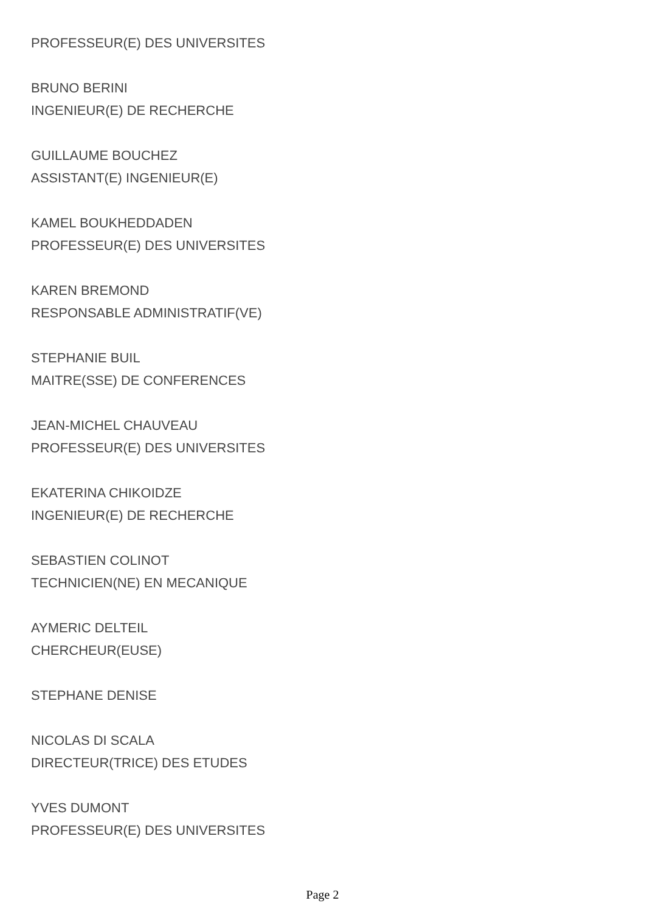PROFESSEUR(E) DES UNIVERSITES
BRUNO BERINI
INGENIEUR(E) DE RECHERCHE
GUILLAUME BOUCHEZ
ASSISTANT(E) INGENIEUR(E)
KAMEL BOUKHEDDADEN
PROFESSEUR(E) DES UNIVERSITES
KAREN BREMOND
RESPONSABLE ADMINISTRATIF(VE)
STEPHANIE BUIL
MAITRE(SSE) DE CONFERENCES
JEAN-MICHEL CHAUVEAU
PROFESSEUR(E) DES UNIVERSITES
EKATERINA CHIKOIDZE
INGENIEUR(E) DE RECHERCHE
SEBASTIEN COLINOT
TECHNICIEN(NE) EN MECANIQUE
AYMERIC DELTEIL
CHERCHEUR(EUSE)
STEPHANE DENISE
NICOLAS DI SCALA
DIRECTEUR(TRICE) DES ETUDES
YVES DUMONT
PROFESSEUR(E) DES UNIVERSITES
Page 2